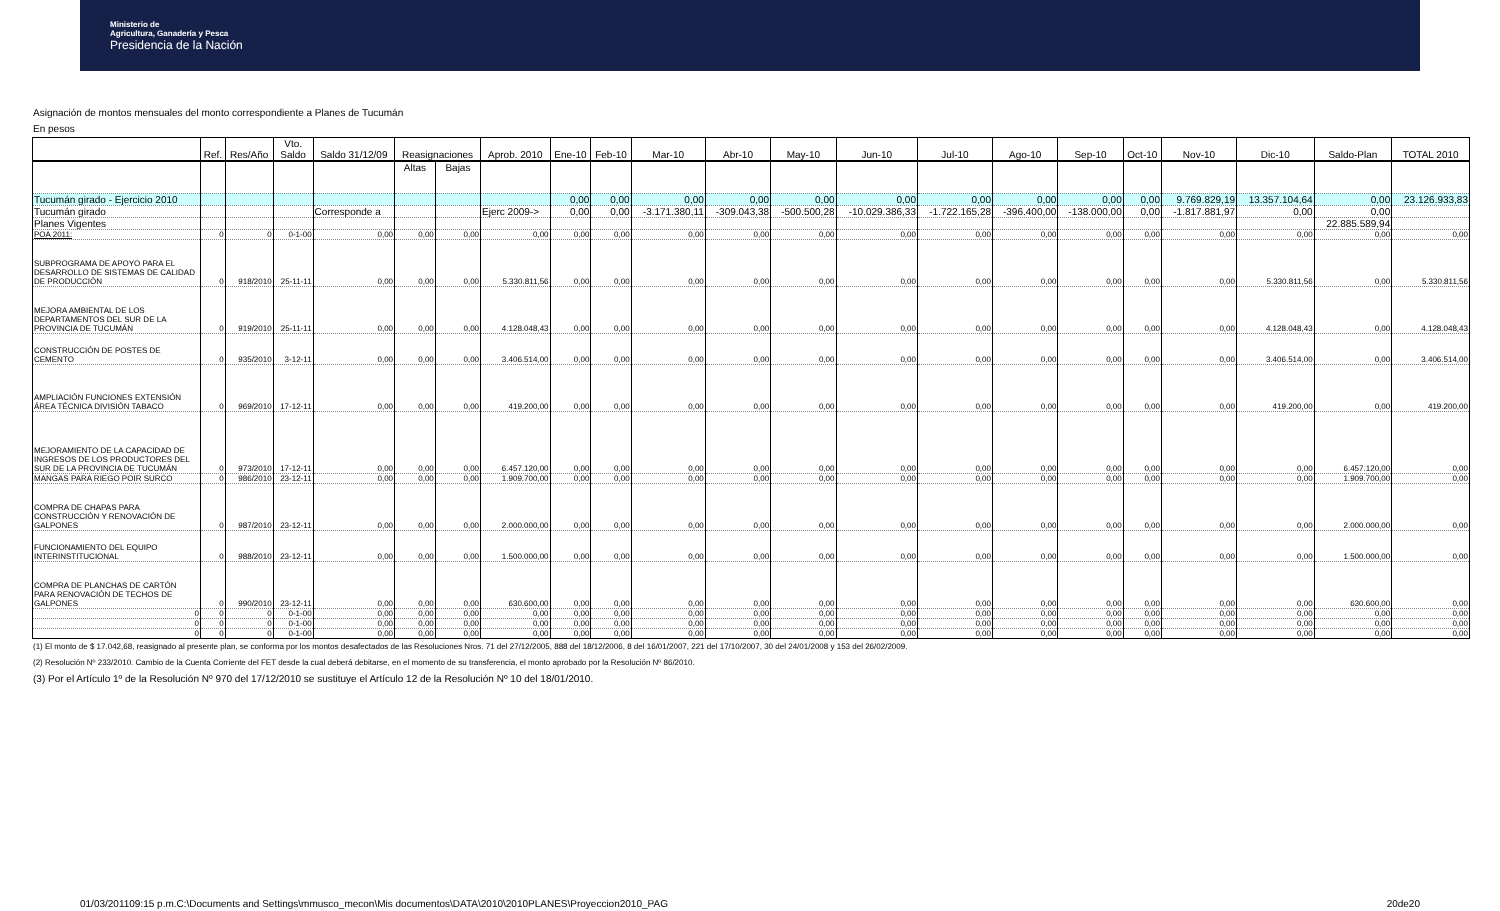Ministerio de
Agricultura, Ganadería y Pesca
Presidencia de la Nación
Asignación de montos mensuales del monto correspondiente a Planes de Tucumán
En pesos
| | Ref. | Res/Año | Vto. Saldo | Saldo 31/12/09 | Reasignaciones | | Aprob. 2010 | Ene-10 | Feb-10 | Mar-10 | Abr-10 | May-10 | Jun-10 | Jul-10 | Ago-10 | Sep-10 | Oct-10 | Nov-10 | Dic-10 | Saldo-Plan | TOTAL 2010 |
| --- | --- | --- | --- | --- | --- | --- | --- | --- | --- | --- | --- | --- | --- | --- | --- | --- | --- | --- | --- | --- | --- |
| | | | | | Altas | Bajas | | | | | | | | | | | | | | | |
| Tucumán girado - Ejercicio 2010 | | | | | | | | 0,00 | 0,00 | 0,00 | 0,00 | 0,00 | 0,00 | 0,00 | 0,00 | 0,00 | 0,00 | 9.769.829,19 | 13.357.104,64 | 0,00 | 23.126.933,83 |
| Tucumán girado | | | | Corresponde a | | | Ejerc 2009-> | 0,00 | 0,00 | -3.171.380,11 | -309.043,38 | -500.500,28 | -10.029.386,33 | -1.722.165,28 | -396.400,00 | -138.000,00 | 0,00 | -1.817.881,97 | 0,00 | 0,00 | |
| Planes Vigentes | | | | | | | | | | | | | | | | | | | | 22.885.589,94 | |
| POA 2011: | 0 | 0 | 0-1-00 | 0,00 | 0,00 | 0,00 | 0,00 | 0,00 | 0,00 | 0,00 | 0,00 | 0,00 | 0,00 | 0,00 | 0,00 | 0,00 | 0,00 | 0,00 | 0,00 | 0,00 | 0,00 |
| SUBPROGRAMA DE APOYO PARA EL DESARROLLO DE SISTEMAS DE CALIDAD DE PRODUCCIÓN | 0 | 918/2010 | 25-11-11 | 0,00 | 0,00 | 0,00 | 5.330.811,56 | 0,00 | 0,00 | 0,00 | 0,00 | 0,00 | 0,00 | 0,00 | 0,00 | 0,00 | 0,00 | 0,00 | 5.330.811,56 | 0,00 | 5.330.811,56 |
| MEJORA AMBIENTAL DE LOS DEPARTAMENTOS DEL SUR DE LA PROVINCIA DE TUCUMÁN | 0 | 919/2010 | 25-11-11 | 0,00 | 0,00 | 0,00 | 4.128.048,43 | 0,00 | 0,00 | 0,00 | 0,00 | 0,00 | 0,00 | 0,00 | 0,00 | 0,00 | 0,00 | 0,00 | 4.128.048,43 | 0,00 | 4.128.048,43 |
| CONSTRUCCIÓN DE POSTES DE CEMENTO | 0 | 935/2010 | 3-12-11 | 0,00 | 0,00 | 0,00 | 3.406.514,00 | 0,00 | 0,00 | 0,00 | 0,00 | 0,00 | 0,00 | 0,00 | 0,00 | 0,00 | 0,00 | 0,00 | 3.406.514,00 | 0,00 | 3.406.514,00 |
| AMPLIACIÓN FUNCIONES EXTENSIÓN ÁREA TÉCNICA DIVISIÓN TABACO | 0 | 969/2010 | 17-12-11 | 0,00 | 0,00 | 0,00 | 419.200,00 | 0,00 | 0,00 | 0,00 | 0,00 | 0,00 | 0,00 | 0,00 | 0,00 | 0,00 | 0,00 | 0,00 | 419.200,00 | 0,00 | 419.200,00 |
| MEJORAMIENTO DE LA CAPACIDAD DE INGRESOS DE LOS PRODUCTORES DEL SUR DE LA PROVINCIA DE TUCUMÁN | 0 | 973/2010 | 17-12-11 | 0,00 | 0,00 | 0,00 | 6.457.120,00 | 0,00 | 0,00 | 0,00 | 0,00 | 0,00 | 0,00 | 0,00 | 0,00 | 0,00 | 0,00 | 0,00 | 0,00 | 6.457.120,00 | 0,00 |
| MANGAS PARA RIEGO POIR SURCO | 0 | 986/2010 | 23-12-11 | 0,00 | 0,00 | 0,00 | 1.909.700,00 | 0,00 | 0,00 | 0,00 | 0,00 | 0,00 | 0,00 | 0,00 | 0,00 | 0,00 | 0,00 | 0,00 | 0,00 | 1.909.700,00 | 0,00 |
| COMPRA DE CHAPAS PARA CONSTRUCCIÓN Y RENOVACIÓN DE GALPONES | 0 | 987/2010 | 23-12-11 | 0,00 | 0,00 | 0,00 | 2.000.000,00 | 0,00 | 0,00 | 0,00 | 0,00 | 0,00 | 0,00 | 0,00 | 0,00 | 0,00 | 0,00 | 0,00 | 0,00 | 2.000.000,00 | 0,00 |
| FUNCIONAMIENTO DEL EQUIPO INTERINSTITUCIONAL | 0 | 988/2010 | 23-12-11 | 0,00 | 0,00 | 0,00 | 1.500.000,00 | 0,00 | 0,00 | 0,00 | 0,00 | 0,00 | 0,00 | 0,00 | 0,00 | 0,00 | 0,00 | 0,00 | 0,00 | 1.500.000,00 | 0,00 |
| COMPRA DE PLANCHAS DE CARTÓN PARA RENOVACIÓN DE TECHOS DE GALPONES | 0 | 990/2010 | 23-12-11 | 0,00 | 0,00 | 0,00 | 630.600,00 | 0,00 | 0,00 | 0,00 | 0,00 | 0,00 | 0,00 | 0,00 | 0,00 | 0,00 | 0,00 | 0,00 | 0,00 | 630.600,00 | 0,00 |
| 0 | 0 | 0 | 0-1-00 | 0,00 | 0,00 | 0,00 | 0,00 | 0,00 | 0,00 | 0,00 | 0,00 | 0,00 | 0,00 | 0,00 | 0,00 | 0,00 | 0,00 | 0,00 | 0,00 | 0,00 | 0,00 |
| 0 | 0 | 0 | 0-1-00 | 0,00 | 0,00 | 0,00 | 0,00 | 0,00 | 0,00 | 0,00 | 0,00 | 0,00 | 0,00 | 0,00 | 0,00 | 0,00 | 0,00 | 0,00 | 0,00 | 0,00 | 0,00 |
| 0 | 0 | 0 | 0-1-00 | 0,00 | 0,00 | 0,00 | 0,00 | 0,00 | 0,00 | 0,00 | 0,00 | 0,00 | 0,00 | 0,00 | 0,00 | 0,00 | 0,00 | 0,00 | 0,00 | 0,00 | 0,00 |
(1) El monto de $ 17.042,68, reasignado al presente plan, se conforma por los montos desafectados de las Resoluciones Nros. 71 del 27/12/2005, 888 del 18/12/2006, 8 del 16/01/2007, 221 del 17/10/2007, 30 del 24/01/2008 y 153 del 26/02/2009.
(2) Resolución Nº 233/2010. Cambio de la Cuenta Corriente del FET desde la cual deberá debitarse, en el momento de su transferencia, el monto aprobado por la Resolución Nº 86/2010.
(3) Por el Artículo 1º de la Resolución Nº 970 del 17/12/2010 se sustituye el Artículo 12 de la Resolución Nº 10 del 18/01/2010.
20de20 01/03/201109:15 p.m.C:\Documents and Settings\mmusco_mecon\Mis documentos\DATA\2010\2010PLANES\Proyeccion2010_PAG